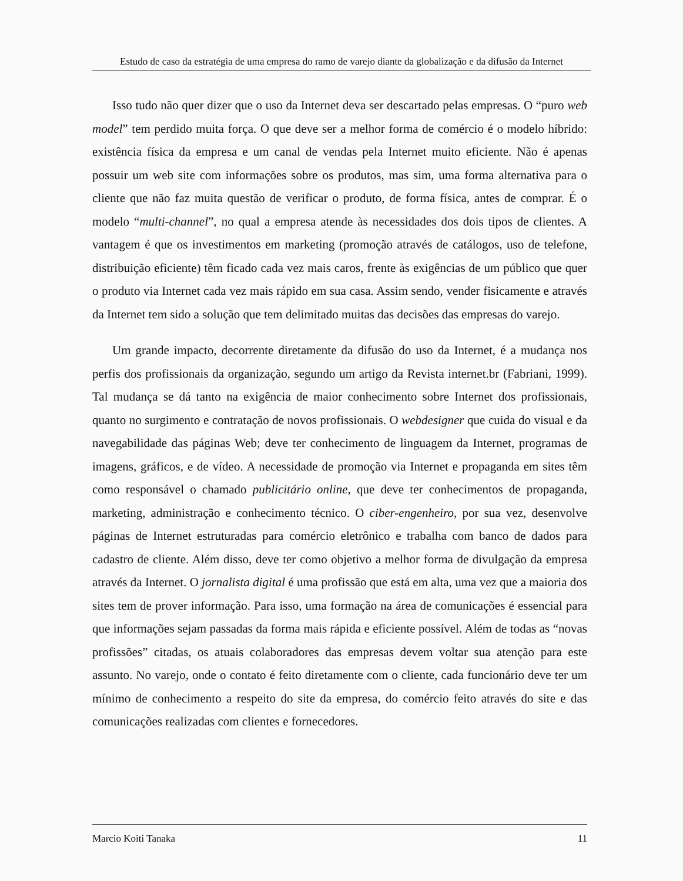Estudo de caso da estratégia de uma empresa do ramo de varejo diante da globalização e da difusão da Internet
Isso tudo não quer dizer que o uso da Internet deva ser descartado pelas empresas. O “puro web model” tem perdido muita força. O que deve ser a melhor forma de comércio é o modelo híbrido: existência física da empresa e um canal de vendas pela Internet muito eficiente. Não é apenas possuir um web site com informações sobre os produtos, mas sim, uma forma alternativa para o cliente que não faz muita questão de verificar o produto, de forma física, antes de comprar. É o modelo “multi-channel”, no qual a empresa atende às necessidades dos dois tipos de clientes. A vantagem é que os investimentos em marketing (promoção através de catálogos, uso de telefone, distribuição eficiente) têm ficado cada vez mais caros, frente às exigências de um público que quer o produto via Internet cada vez mais rápido em sua casa. Assim sendo, vender fisicamente e através da Internet tem sido a solução que tem delimitado muitas das decisões das empresas do varejo.
Um grande impacto, decorrente diretamente da difusão do uso da Internet, é a mudança nos perfis dos profissionais da organização, segundo um artigo da Revista internet.br (Fabriani, 1999). Tal mudança se dá tanto na exigência de maior conhecimento sobre Internet dos profissionais, quanto no surgimento e contratação de novos profissionais. O webdesigner que cuida do visual e da navegabilidade das páginas Web; deve ter conhecimento de linguagem da Internet, programas de imagens, gráficos, e de vídeo. A necessidade de promoção via Internet e propaganda em sites têm como responsável o chamado publicitário online, que deve ter conhecimentos de propaganda, marketing, administração e conhecimento técnico. O ciber-engenheiro, por sua vez, desenvolve páginas de Internet estruturadas para comércio eletrônico e trabalha com banco de dados para cadastro de cliente. Além disso, deve ter como objetivo a melhor forma de divulgação da empresa através da Internet. O jornalista digital é uma profissão que está em alta, uma vez que a maioria dos sites tem de prover informação. Para isso, uma formação na área de comunicações é essencial para que informações sejam passadas da forma mais rápida e eficiente possível. Além de todas as “novas profissões” citadas, os atuais colaboradores das empresas devem voltar sua atenção para este assunto. No varejo, onde o contato é feito diretamente com o cliente, cada funcionário deve ter um mínimo de conhecimento a respeito do site da empresa, do comércio feito através do site e das comunicações realizadas com clientes e fornecedores.
Marcio Koiti Tanaka 11